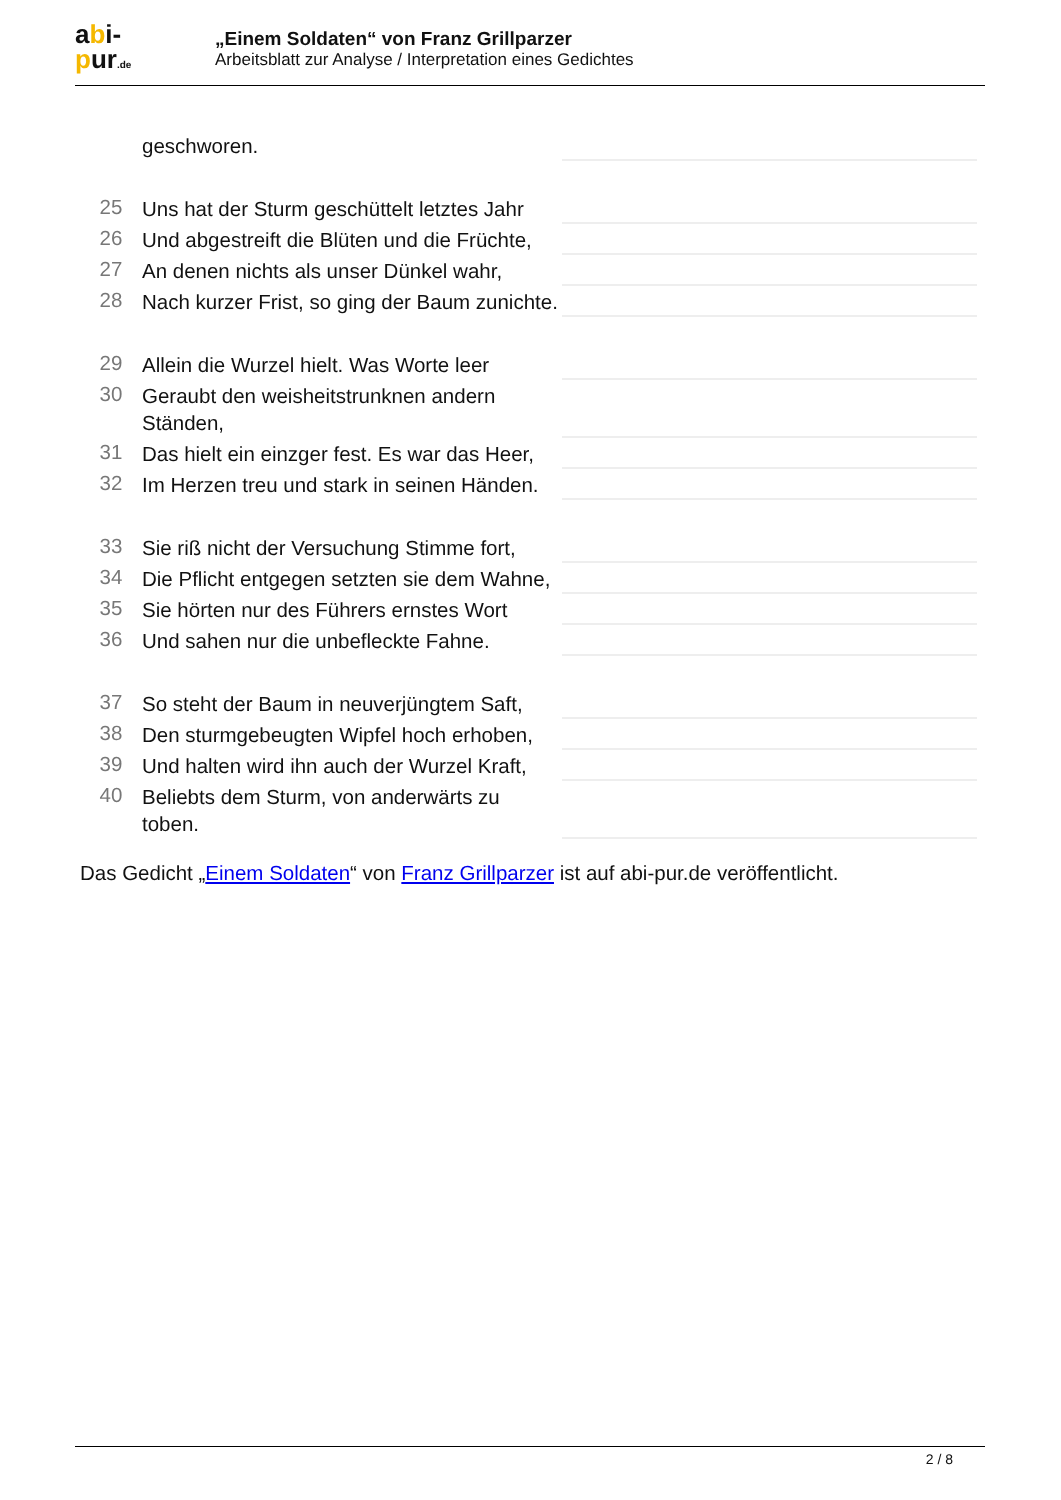abi-
pur.de
„Einem Soldaten“ von Franz Grillparzer
Arbeitsblatt zur Analyse / Interpretation eines Gedichtes
geschworen.
25 Uns hat der Sturm geschüttelt letztes Jahr
26 Und abgestreift die Blüten und die Früchte,
27 An denen nichts als unser Dünkel wahr,
28 Nach kurzer Frist, so ging der Baum zunichte.
29 Allein die Wurzel hielt. Was Worte leer
30 Geraubt den weisheitstrunknen andern Ständen,
31 Das hielt ein einzger fest. Es war das Heer,
32 Im Herzen treu und stark in seinen Händen.
33 Sie riß nicht der Versuchung Stimme fort,
34 Die Pflicht entgegen setzten sie dem Wahne,
35 Sie hörten nur des Führers ernstes Wort
36 Und sahen nur die unbefleckte Fahne.
37 So steht der Baum in neuverjüngtem Saft,
38 Den sturmgebeugten Wipfel hoch erhoben,
39 Und halten wird ihn auch der Wurzel Kraft,
40 Beliebts dem Sturm, von anderwärts zu toben.
Das Gedicht „Einem Soldaten“ von Franz Grillparzer ist auf abi-pur.de veröffentlicht.
2 / 8